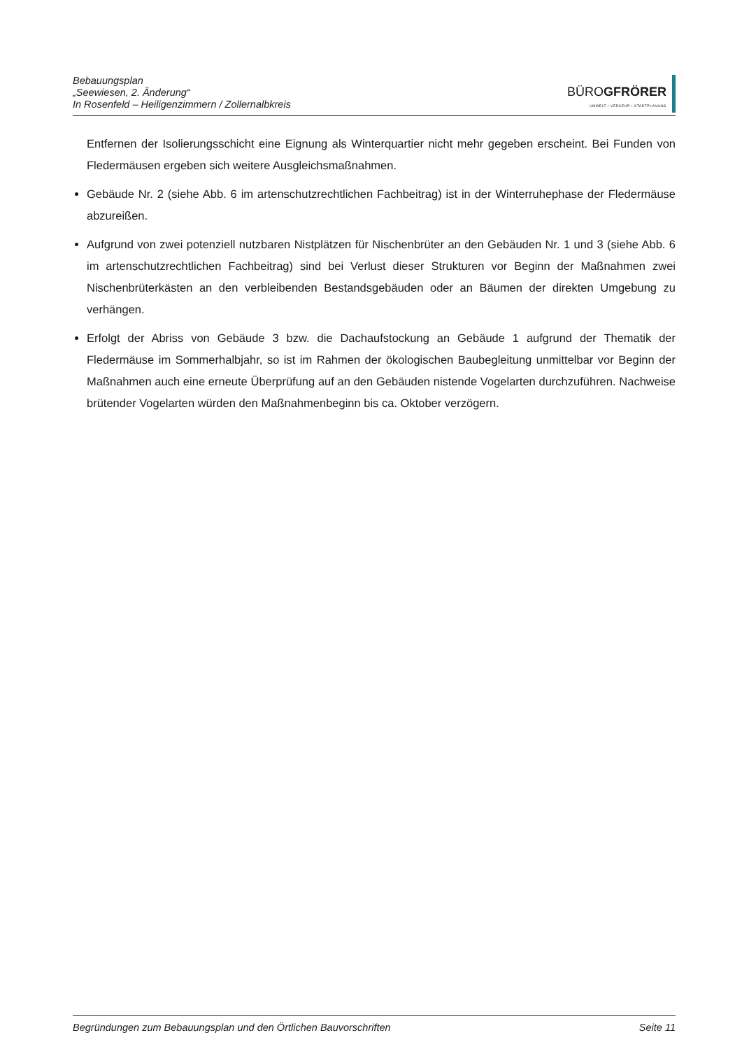Bebauungsplan
„Seewiesen, 2. Änderung“
In Rosenfeld – Heiligenzimmern / Zollernalbkreis
BÜROGFRÖRER
UMWELT • VERKEHR • STADTPLANUNG
Entfernen der Isolierungsschicht eine Eignung als Winterquartier nicht mehr gegeben erscheint. Bei Funden von Fledermäusen ergeben sich weitere Ausgleichsmaßnahmen.
Gebäude Nr. 2 (siehe Abb. 6 im artenschutzrechtlichen Fachbeitrag) ist in der Winterruhephase der Fledermäuse abzureißen.
Aufgrund von zwei potenziell nutzbaren Nistplätzen für Nischenbrüter an den Gebäuden Nr. 1 und 3 (siehe Abb. 6 im artenschutzrechtlichen Fachbeitrag) sind bei Verlust dieser Strukturen vor Beginn der Maßnahmen zwei Nischenbrüterkästen an den verbleibenden Bestandsgebäuden oder an Bäumen der direkten Umgebung zu verhängen.
Erfolgt der Abriss von Gebäude 3 bzw. die Dachaufstockung an Gebäude 1 aufgrund der Thematik der Fledermäuse im Sommerhalbjahr, so ist im Rahmen der ökologischen Baubegleitung unmittelbar vor Beginn der Maßnahmen auch eine erneute Überprüfung auf an den Gebäuden nistende Vogelarten durchzuführen. Nachweise brütender Vogelarten würden den Maßnahmenbeginn bis ca. Oktober verzögern.
Begründungen zum Bebauungsplan und den Örtlichen Bauvorschriften Seite 11